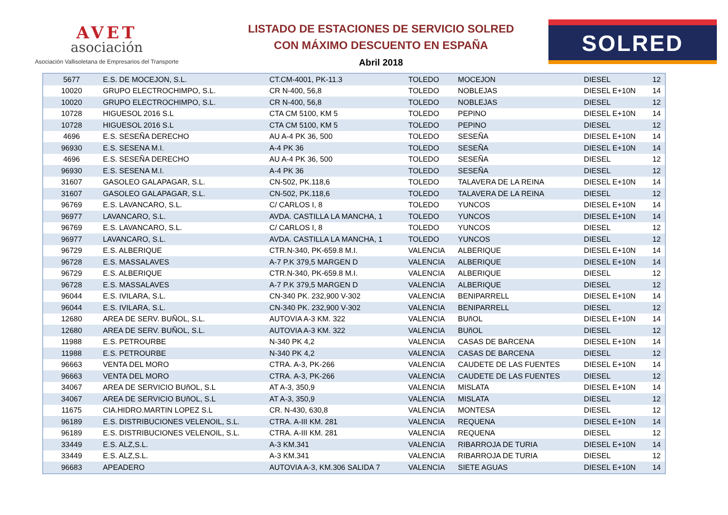AVET
asociación
Asociación Vallisoletana de Empresarios del Transporte
LISTADO DE ESTACIONES DE SERVICIO SOLRED
CON MÁXIMO DESCUENTO EN ESPAÑA
Abril 2018
SOLRED
| 5677 | E.S. DE MOCEJON, S.L. | CT.CM-4001, PK-11.3 | TOLEDO | MOCEJON | DIESEL | 12 |
| 10020 | GRUPO ELECTROCHIMPO, S.L. | CR N-400, 56,8 | TOLEDO | NOBLEJAS | DIESEL E+10N | 14 |
| 10020 | GRUPO ELECTROCHIMPO, S.L. | CR N-400, 56,8 | TOLEDO | NOBLEJAS | DIESEL | 12 |
| 10728 | HIGUESOL 2016 S.L | CTA CM 5100, KM 5 | TOLEDO | PEPINO | DIESEL E+10N | 14 |
| 10728 | HIGUESOL 2016 S.L | CTA CM 5100, KM 5 | TOLEDO | PEPINO | DIESEL | 12 |
| 4696 | E.S. SESEÑA DERECHO | AU A-4 PK 36, 500 | TOLEDO | SESEÑA | DIESEL E+10N | 14 |
| 96930 | E.S. SESENA M.I. | A-4 PK 36 | TOLEDO | SESEÑA | DIESEL E+10N | 14 |
| 4696 | E.S. SESEÑA DERECHO | AU A-4 PK 36, 500 | TOLEDO | SESEÑA | DIESEL | 12 |
| 96930 | E.S. SESENA M.I. | A-4 PK 36 | TOLEDO | SESEÑA | DIESEL | 12 |
| 31607 | GASOLEO GALAPAGAR, S.L. | CN-502, PK.118,6 | TOLEDO | TALAVERA DE LA REINA | DIESEL E+10N | 14 |
| 31607 | GASOLEO GALAPAGAR, S.L. | CN-502, PK.118,6 | TOLEDO | TALAVERA DE LA REINA | DIESEL | 12 |
| 96769 | E.S. LAVANCARO, S.L. | C/ CARLOS I, 8 | TOLEDO | YUNCOS | DIESEL E+10N | 14 |
| 96977 | LAVANCARO, S.L. | AVDA. CASTILLA LA MANCHA, 1 | TOLEDO | YUNCOS | DIESEL E+10N | 14 |
| 96769 | E.S. LAVANCARO, S.L. | C/ CARLOS I, 8 | TOLEDO | YUNCOS | DIESEL | 12 |
| 96977 | LAVANCARO, S.L. | AVDA. CASTILLA LA MANCHA, 1 | TOLEDO | YUNCOS | DIESEL | 12 |
| 96729 | E.S. ALBERIQUE | CTR.N-340, PK-659.8 M.I. | VALENCIA | ALBERIQUE | DIESEL E+10N | 14 |
| 96728 | E.S. MASSALAVES | A-7 P.K 379,5 MARGEN D | VALENCIA | ALBERIQUE | DIESEL E+10N | 14 |
| 96729 | E.S. ALBERIQUE | CTR.N-340, PK-659.8 M.I. | VALENCIA | ALBERIQUE | DIESEL | 12 |
| 96728 | E.S. MASSALAVES | A-7 P.K 379,5 MARGEN D | VALENCIA | ALBERIQUE | DIESEL | 12 |
| 96044 | E.S. IVILARA, S.L. | CN-340 PK. 232,900 V-302 | VALENCIA | BENIPARRELL | DIESEL E+10N | 14 |
| 96044 | E.S. IVILARA, S.L. | CN-340 PK. 232,900 V-302 | VALENCIA | BENIPARRELL | DIESEL | 12 |
| 12680 | AREA DE SERV. BUÑOL, S.L. | AUTOVIA A-3 KM. 322 | VALENCIA | BUñOL | DIESEL E+10N | 14 |
| 12680 | AREA DE SERV. BUÑOL, S.L. | AUTOVIA A-3 KM. 322 | VALENCIA | BUñOL | DIESEL | 12 |
| 11988 | E.S. PETROURBE | N-340 PK 4,2 | VALENCIA | CASAS DE BARCENA | DIESEL E+10N | 14 |
| 11988 | E.S. PETROURBE | N-340 PK 4,2 | VALENCIA | CASAS DE BARCENA | DIESEL | 12 |
| 96663 | VENTA DEL MORO | CTRA. A-3, PK-266 | VALENCIA | CAUDETE DE LAS FUENTES | DIESEL E+10N | 14 |
| 96663 | VENTA DEL MORO | CTRA. A-3, PK-266 | VALENCIA | CAUDETE DE LAS FUENTES | DIESEL | 12 |
| 34067 | AREA DE SERVICIO BUñOL, S.L | AT A-3, 350,9 | VALENCIA | MISLATA | DIESEL E+10N | 14 |
| 34067 | AREA DE SERVICIO BUñOL, S.L | AT A-3, 350,9 | VALENCIA | MISLATA | DIESEL | 12 |
| 11675 | CIA.HIDRO.MARTIN LOPEZ S.L | CR. N-430, 630,8 | VALENCIA | MONTESA | DIESEL | 12 |
| 96189 | E.S. DISTRIBUCIONES VELENOIL, S.L. | CTRA. A-III KM. 281 | VALENCIA | REQUENA | DIESEL E+10N | 14 |
| 96189 | E.S. DISTRIBUCIONES VELENOIL, S.L. | CTRA. A-III KM. 281 | VALENCIA | REQUENA | DIESEL | 12 |
| 33449 | E.S. ALZ,S.L. | A-3 KM.341 | VALENCIA | RIBARROJA DE TURIA | DIESEL E+10N | 14 |
| 33449 | E.S. ALZ,S.L. | A-3 KM.341 | VALENCIA | RIBARROJA DE TURIA | DIESEL | 12 |
| 96683 | APEADERO | AUTOVIA A-3, KM.306 SALIDA 7 | VALENCIA | SIETE AGUAS | DIESEL E+10N | 14 |